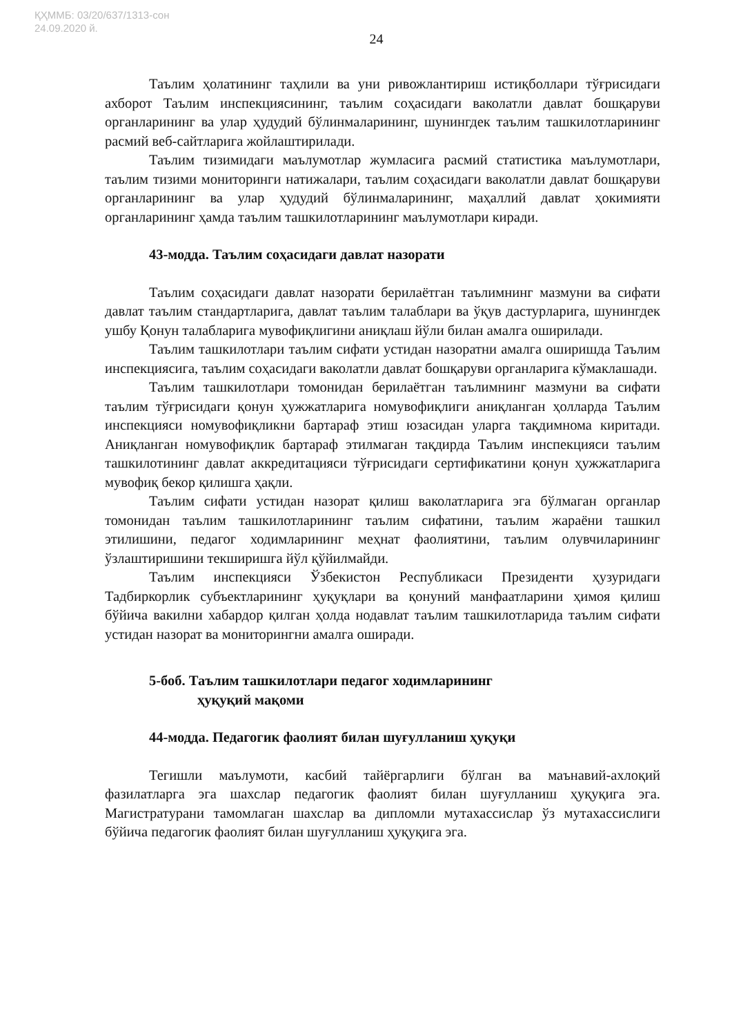ҚҲММБ: 03/20/637/1313-сон
24.09.2020 й.
24
Таълим ҳолатининг таҳлили ва уни ривожлантириш истиқболлари тўғрисидаги ахборот Таълим инспекциясининг, таълим соҳасидаги ваколатли давлат бошқаруви органларининг ва улар ҳудудий бўлинмаларининг, шунингдек таълим ташкилотларининг расмий веб-сайтларига жойлаштирилади.
Таълим тизимидаги маълумотлар жумласига расмий статистика маълумотлари, таълим тизими мониторинги натижалари, таълим соҳасидаги ваколатли давлат бошқаруви органларининг ва улар ҳудудий бўлинмаларининг, маҳаллий давлат ҳокимияти органларининг ҳамда таълим ташкилотларининг маълумотлари киради.
43-модда. Таълим соҳасидаги давлат назорати
Таълим соҳасидаги давлат назорати берилаётган таълимнинг мазмуни ва сифати давлат таълим стандартларига, давлат таълим талаблари ва ўқув дастурларига, шунингдек ушбу Қонун талабларига мувофиқлигини аниқлаш йўли билан амалга оширилади.
Таълим ташкилотлари таълим сифати устидан назоратни амалга оширишда Таълим инспекциясига, таълим соҳасидаги ваколатли давлат бошқаруви органларига кўмаклашади.
Таълим ташкилотлари томонидан берилаётган таълимнинг мазмуни ва сифати таълим тўғрисидаги қонун ҳужжатларига номувофиқлиги аниқланган ҳолларда Таълим инспекцияси номувофиқликни бартараф этиш юзасидан уларга тақдимнома киритади. Аниқланган номувофиқлик бартараф этилмаган тақдирда Таълим инспекцияси таълим ташкилотининг давлат аккредитацияси тўғрисидаги сертификатини қонун ҳужжатларига мувофиқ бекор қилишга ҳақли.
Таълим сифати устидан назорат қилиш ваколатларига эга бўлмаган органлар томонидан таълим ташкилотларининг таълим сифатини, таълим жараёни ташкил этилишини, педагог ходимларининг меҳнат фаолиятини, таълим олувчиларининг ўзлаштиришини текширишга йўл қўйилмайди.
Таълим инспекцияси Ўзбекистон Республикаси Президенти ҳузуридаги Тадбиркорлик субъектларининг ҳуқуқлари ва қонуний манфаатларини ҳимоя қилиш бўйича вакилни хабардор қилган ҳолда нодавлат таълим ташкилотларида таълим сифати устидан назорат ва мониторингни амалга оширади.
5-боб. Таълим ташкилотлари педагог ходимларининг
ҳуқуқий мақоми
44-модда. Педагогик фаолият билан шуғулланиш ҳуқуқи
Тегишли маълумоти, касбий тайёргарлиги бўлган ва маънавий-ахлоқий фазилатларга эга шахслар педагогик фаолият билан шуғулланиш ҳуқуқига эга. Магистратурани тамомлаган шахслар ва дипломли мутахассислар ўз мутахассислиги бўйича педагогик фаолият билан шуғулланиш ҳуқуқига эга.